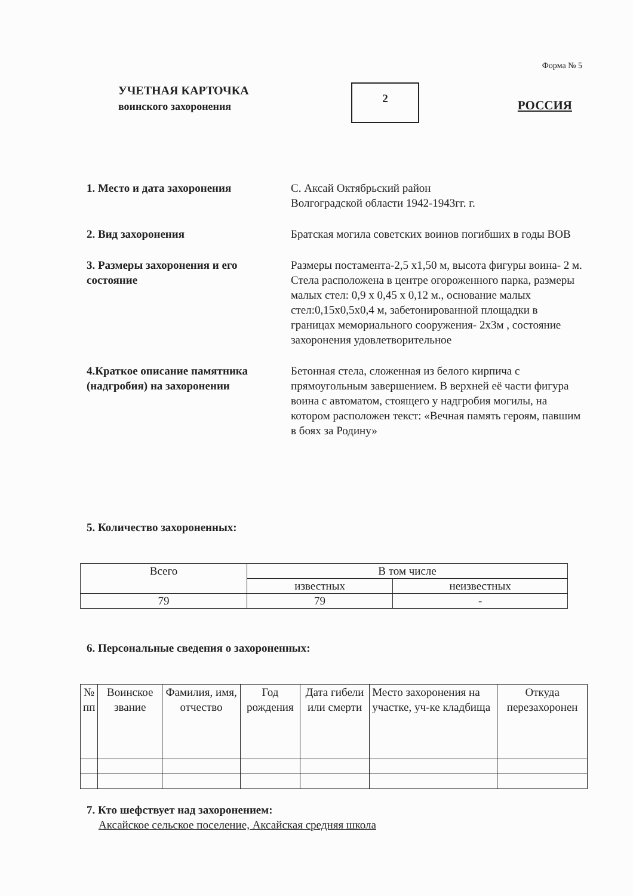Форма № 5
УЧЕТНАЯ КАРТОЧКА
воинского захоронения
2
РОССИЯ
1. Место и дата захоронения С. Аксай Октябрьский район
Волгоградской области 1942-1943гг. г.
2. Вид захоронения Братская могила советских воинов погибших в годы ВОВ
3. Размеры захоронения и его состояние
Размеры постамента-2,5 х1,50 м, высота фигуры воина- 2 м. Стела расположена в центре огороженного парка, размеры малых стел: 0,9 х 0,45 х 0,12 м., основание малых стел:0,15х0,5х0,4 м, забетонированной площадки в границах мемориального сооружения- 2х3м , состояние захоронения удовлетворительное
4.Краткое описание памятника (надгробия) на захоронении
Бетонная стела, сложенная из белого кирпича с прямоугольным завершением. В верхней её части фигура воина с автоматом, стоящего у надгробия могилы, на котором расположен текст: «Вечная память героям, павшим в боях за Родину»
5. Количество захороненных:
| Всего | В том числе | |
| --- | --- | --- |
| | известных | неизвестных |
| 79 | 79 | - |
6. Персональные сведения о захороненных:
| № пп | Воинское звание | Фамилия, имя, отчество | Год рождения | Дата гибели или смерти | Место захоронения на участке, уч-ке кладбища | Откуда перезахоронен |
| --- | --- | --- | --- | --- | --- | --- |
7. Кто шефствует над захоронением:
Аксайское сельское поселение, Аксайская средняя школа